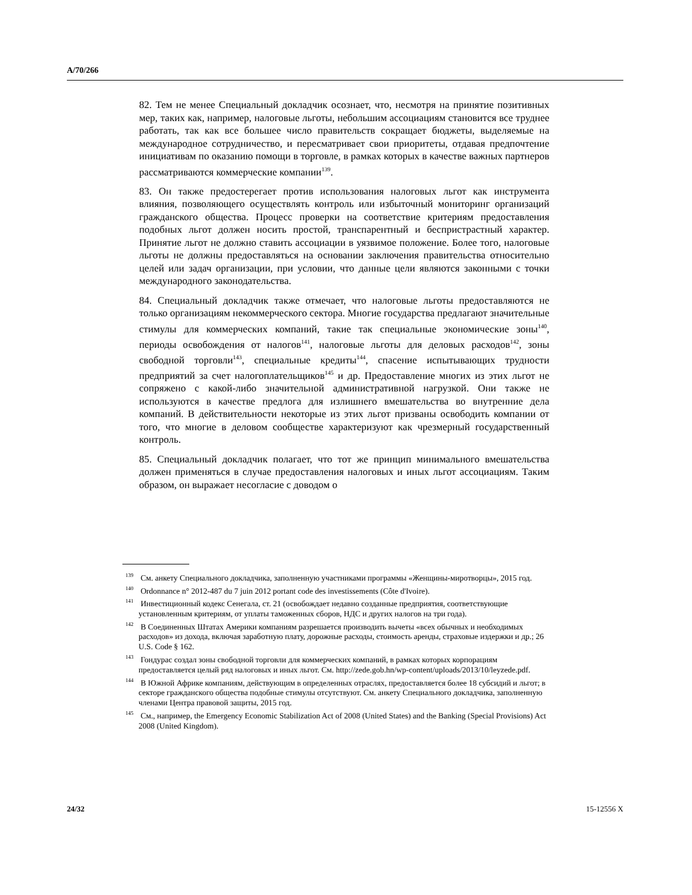A/70/266
82. Тем не менее Специальный докладчик осознает, что, несмотря на принятие позитивных мер, таких как, например, налоговые льготы, небольшим ассоциациям становится все труднее работать, так как все большее число правительств сокращает бюджеты, выделяемые на международное сотрудничество, и пересматривает свои приоритеты, отдавая предпочтение инициативам по оказанию помощи в торговле, в рамках которых в качестве важных партнеров рассматриваются коммерческие компании<sup>139</sup>.
83. Он также предостерегает против использования налоговых льгот как инструмента влияния, позволяющего осуществлять контроль или избыточный мониторинг организаций гражданского общества. Процесс проверки на соответствие критериям предоставления подобных льгот должен носить простой, транспарентный и беспристрастный характер. Принятие льгот не должно ставить ассоциации в уязвимое положение. Более того, налоговые льготы не должны предоставляться на основании заключения правительства относительно целей или задач организации, при условии, что данные цели являются законными с точки международного законодательства.
84. Специальный докладчик также отмечает, что налоговые льготы предоставляются не только организациям некоммерческого сектора. Многие государства предлагают значительные стимулы для коммерческих компаний, такие так специальные экономические зоны<sup>140</sup>, периоды освобождения от налогов<sup>141</sup>, налоговые льготы для деловых расходов<sup>142</sup>, зоны свободной торговли<sup>143</sup>, специальные кредиты<sup>144</sup>, спасение испытывающих трудности предприятий за счет налогоплательщиков<sup>145</sup> и др. Предоставление многих из этих льгот не сопряжено с какой-либо значительной административной нагрузкой. Они также не используются в качестве предлога для излишнего вмешательства во внутренние дела компаний. В действительности некоторые из этих льгот призваны освободить компании от того, что многие в деловом сообществе характеризуют как чрезмерный государственный контроль.
85. Специальный докладчик полагает, что тот же принцип минимального вмешательства должен применяться в случае предоставления налоговых и иных льгот ассоциациям. Таким образом, он выражает несогласие с доводом о
<sup>139</sup> См. анкету Специального докладчика, заполненную участниками программы «Женщины-миротворцы», 2015 год.
<sup>140</sup> Ordonnance n° 2012-487 du 7 juin 2012 portant code des investissements (Côte d'Ivoire).
<sup>141</sup> Инвестиционный кодекс Сенегала, ст. 21 (освобождает недавно созданные предприятия, соответствующие установленным критериям, от уплаты таможенных сборов, НДС и других налогов на три года).
<sup>142</sup> В Соединенных Штатах Америки компаниям разрешается производить вычеты «всех обычных и необходимых расходов» из дохода, включая заработную плату, дорожные расходы, стоимость аренды, страховые издержки и др.; 26 U.S. Code § 162.
<sup>143</sup> Гондурас создал зоны свободной торговли для коммерческих компаний, в рамках которых корпорациям предоставляется целый ряд налоговых и иных льгот. См. http://zede.gob.hn/wp-content/uploads/2013/10/leyzede.pdf.
<sup>144</sup> В Южной Африке компаниям, действующим в определенных отраслях, предоставляется более 18 субсидий и льгот; в секторе гражданского общества подобные стимулы отсутствуют. См. анкету Специального докладчика, заполненную членами Центра правовой защиты, 2015 год.
<sup>145</sup> См., например, the Emergency Economic Stabilization Act of 2008 (United States) and the Banking (Special Provisions) Act 2008 (United Kingdom).
24/32 15-12556 X